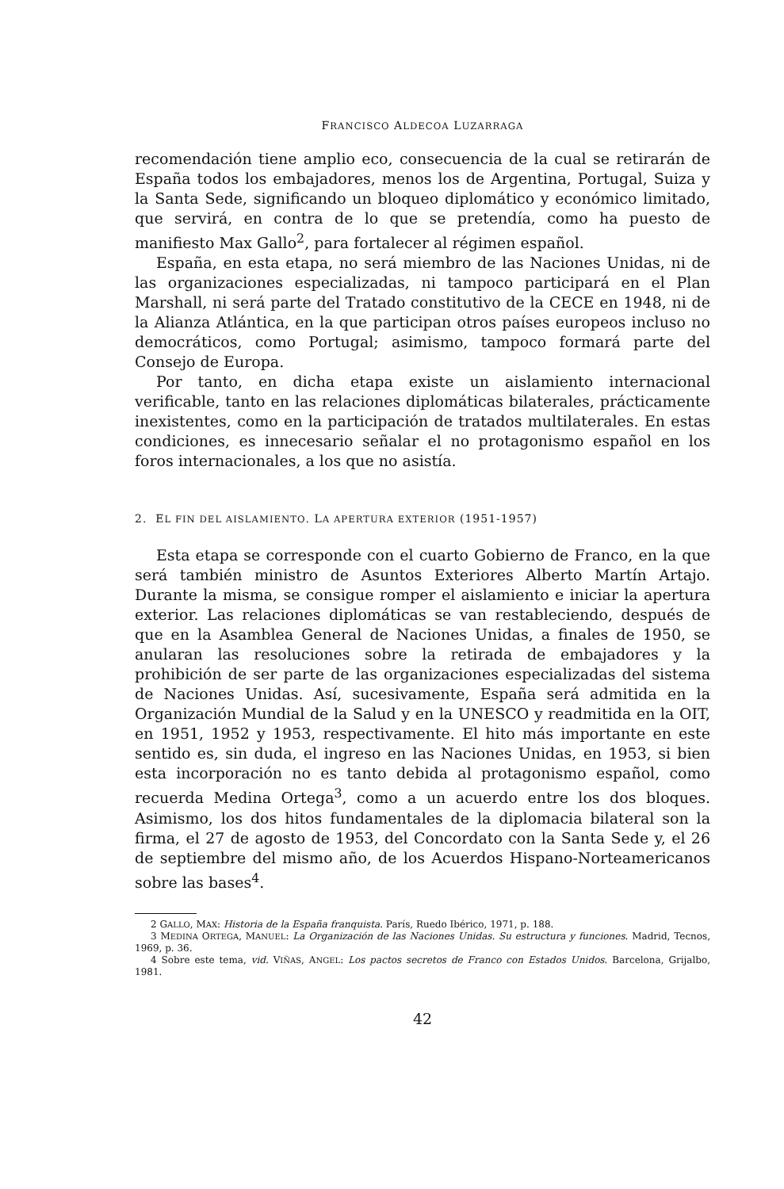FRANCISCO ALDECOA LUZARRAGA
recomendación tiene amplio eco, consecuencia de la cual se retirarán de España todos los embajadores, menos los de Argentina, Portugal, Suiza y la Santa Sede, significando un bloqueo diplomático y económico limitado, que servirá, en contra de lo que se pretendía, como ha puesto de manifiesto Max Gallo<sup>2</sup>, para fortalecer al régimen español.
España, en esta etapa, no será miembro de las Naciones Unidas, ni de las organizaciones especializadas, ni tampoco participará en el Plan Marshall, ni será parte del Tratado constitutivo de la CECE en 1948, ni de la Alianza Atlántica, en la que participan otros países europeos incluso no democráticos, como Portugal; asimismo, tampoco formará parte del Consejo de Europa.
Por tanto, en dicha etapa existe un aislamiento internacional verificable, tanto en las relaciones diplomáticas bilaterales, prácticamente inexistentes, como en la participación de tratados multilaterales. En estas condiciones, es innecesario señalar el no protagonismo español en los foros internacionales, a los que no asistía.
2. EL FIN DEL AISLAMIENTO. LA APERTURA EXTERIOR (1951-1957)
Esta etapa se corresponde con el cuarto Gobierno de Franco, en la que será también ministro de Asuntos Exteriores Alberto Martín Artajo. Durante la misma, se consigue romper el aislamiento e iniciar la apertura exterior. Las relaciones diplomáticas se van restableciendo, después de que en la Asamblea General de Naciones Unidas, a finales de 1950, se anularan las resoluciones sobre la retirada de embajadores y la prohibición de ser parte de las organizaciones especializadas del sistema de Naciones Unidas. Así, sucesivamente, España será admitida en la Organización Mundial de la Salud y en la UNESCO y readmitida en la OIT, en 1951, 1952 y 1953, respectivamente. El hito más importante en este sentido es, sin duda, el ingreso en las Naciones Unidas, en 1953, si bien esta incorporación no es tanto debida al protagonismo español, como recuerda Medina Ortega<sup>3</sup>, como a un acuerdo entre los dos bloques. Asimismo, los dos hitos fundamentales de la diplomacia bilateral son la firma, el 27 de agosto de 1953, del Concordato con la Santa Sede y, el 26 de septiembre del mismo año, de los Acuerdos Hispano-Norteamericanos sobre las bases<sup>4</sup>.
2 GALLO, MAX: Historia de la España franquista. París, Ruedo Ibérico, 1971, p. 188.
3 MEDINA ORTEGA, MANUEL: La Organización de las Naciones Unidas. Su estructura y funciones. Madrid, Tecnos, 1969, p. 36.
4 Sobre este tema, vid. VIÑAS, ANGEL: Los pactos secretos de Franco con Estados Unidos. Barcelona, Grijalbo, 1981.
42